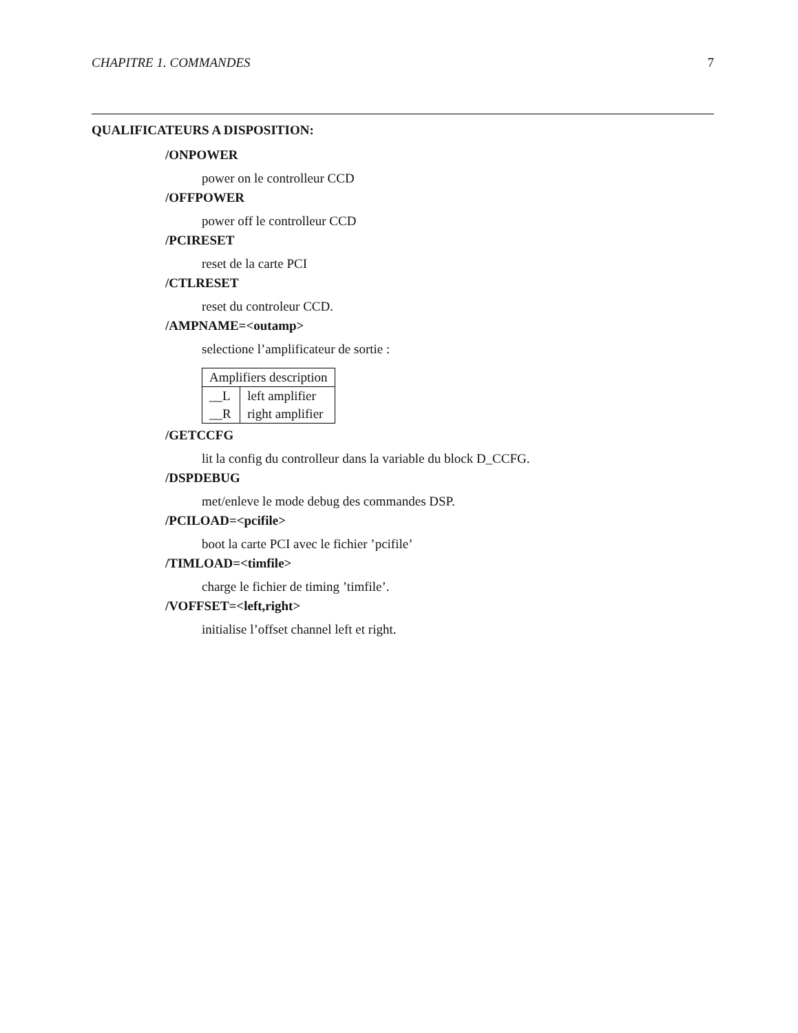CHAPITRE 1. COMMANDES 7
QUALIFICATEURS A DISPOSITION:
/ONPOWER
power on le controlleur CCD
/OFFPOWER
power off le controlleur CCD
/PCIRESET
reset de la carte PCI
/CTLRESET
reset du controleur CCD.
/AMPNAME=<outamp>
selectione l’amplificateur de sortie :
| Amplifiers description | |
| --- | --- |
| __L | left amplifier |
| __R | right amplifier |
/GETCCFG
lit la config du controlleur dans la variable du block D_CCFG.
/DSPDEBUG
met/enleve le mode debug des commandes DSP.
/PCILOAD=<pcifile>
boot la carte PCI avec le fichier ’pcifile’
/TIMLOAD=<timfile>
charge le fichier de timing ’timfile’.
/VOFFSET=<left,right>
initialise l’offset channel left et right.